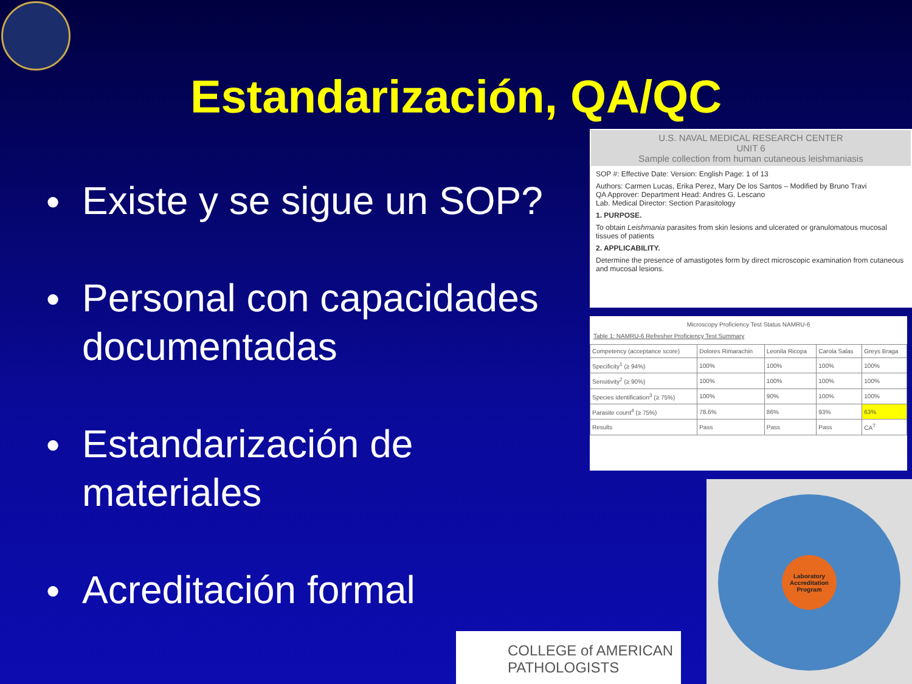Estandarización, QA/QC
● Existe y se sigue un SOP?
● Personal con capacidades documentadas
● Estandarización de materiales
● Acreditación formal
U.S. NAVAL MEDICAL RESEARCH CENTER
UNIT 6
Sample collection from human cutaneous leishmaniasis
SOP #: Effective Date: Version: English Page: 1 of 13
Authors: Carmen Lucas, Erika Perez, Mary De los Santos – Modified by Bruno Travi
QA Approver: Department Head: Andres G. Lescano
Lab. Medical Director: Section Parasitology
1. PURPOSE.
To obtain Leishmania parasites from skin lesions and ulcerated or granulomatous mucosal tissues of patients
2. APPLICABILITY.
Determine the presence of amastigotes form by direct microscopic examination from cutaneous and mucosal lesions.
Microscopy Proficiency Test Status NAMRU-6
Table 1: NAMRU-6 Refresher Proficiency Test Summary
| Competency (acceptance score) | Dolores Rimarachin | Leonila Ricopa | Carola Salas | Greys Braga |
| --- | --- | --- | --- | --- |
| Specificity<sup>1</sup> (≥ 94%) | 100% | 100% | 100% | 100% |
| Sensitivity<sup>2</sup> (≥ 90%) | 100% | 100% | 100% | 100% |
| Species identification<sup>3</sup> (≥ 75%) | 100% | 90% | 100% | 100% |
| Parasite count<sup>4</sup> (≥ 75%) | 78.6% | 86% | 93% | 63% |
| Results | Pass | Pass | Pass | CA<sup>7</sup> |
Laboratory Accreditation Program
COLLEGE of AMERICAN PATHOLOGISTS